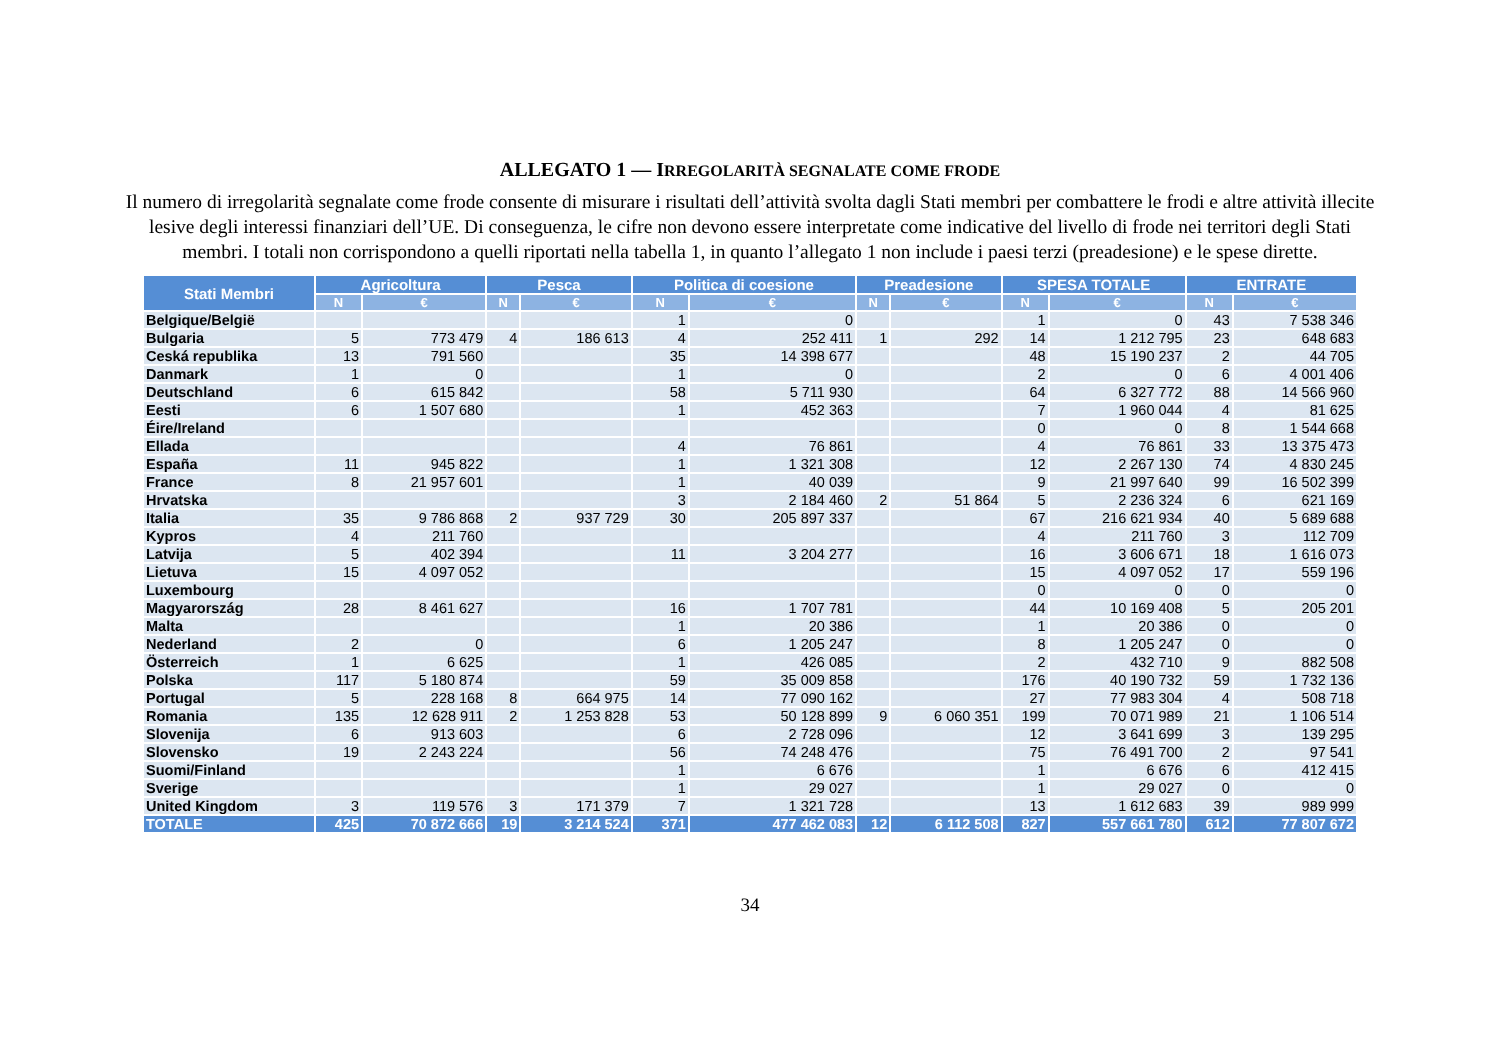ALLEGATO 1 — IRREGOLARITÀ SEGNALATE COME FRODE
Il numero di irregolarità segnalate come frode consente di misurare i risultati dell’attività svolta dagli Stati membri per combattere le frodi e altre attività illecite lesive degli interessi finanziari dell’UE. Di conseguenza, le cifre non devono essere interpretate come indicative del livello di frode nei territori degli Stati membri. I totali non corrispondono a quelli riportati nella tabella 1, in quanto l’allegato 1 non include i paesi terzi (preadesione) e le spese dirette.
| Stati Membri | Agricoltura | | Pesca | | Politica di coesione | | Preadesione | | SPESA TOTALE | | ENTRATE | |
| --- | --- | --- | --- | --- | --- | --- | --- | --- | --- | --- | --- | --- |
| | N | € | N | € | N | € | N | € | N | € | N | € |
| Belgique/België | | | | | 1 | 0 | | | 1 | 0 | 43 | 7 538 346 |
| Bulgaria | 5 | 773 479 | 4 | 186 613 | 4 | 252 411 | 1 | 292 | 14 | 1 212 795 | 23 | 648 683 |
| Ceská republika | 13 | 791 560 | | | 35 | 14 398 677 | | | 48 | 15 190 237 | 2 | 44 705 |
| Danmark | 1 | 0 | | | 1 | 0 | | | 2 | 0 | 6 | 4 001 406 |
| Deutschland | 6 | 615 842 | | | 58 | 5 711 930 | | | 64 | 6 327 772 | 88 | 14 566 960 |
| Eesti | 6 | 1 507 680 | | | 1 | 452 363 | | | 7 | 1 960 044 | 4 | 81 625 |
| Éire/Ireland | | | | | | | | | 0 | 0 | 8 | 1 544 668 |
| Ellada | | | | | 4 | 76 861 | | | 4 | 76 861 | 33 | 13 375 473 |
| España | 11 | 945 822 | | | 1 | 1 321 308 | | | 12 | 2 267 130 | 74 | 4 830 245 |
| France | 8 | 21 957 601 | | | 1 | 40 039 | | | 9 | 21 997 640 | 99 | 16 502 399 |
| Hrvatska | | | | | 3 | 2 184 460 | 2 | 51 864 | 5 | 2 236 324 | 6 | 621 169 |
| Italia | 35 | 9 786 868 | 2 | 937 729 | 30 | 205 897 337 | | | 67 | 216 621 934 | 40 | 5 689 688 |
| Kypros | 4 | 211 760 | | | | | | | 4 | 211 760 | 3 | 112 709 |
| Latvija | 5 | 402 394 | | | 11 | 3 204 277 | | | 16 | 3 606 671 | 18 | 1 616 073 |
| Lietuva | 15 | 4 097 052 | | | | | | | 15 | 4 097 052 | 17 | 559 196 |
| Luxembourg | | | | | | | | | 0 | 0 | 0 | 0 |
| Magyarország | 28 | 8 461 627 | | | 16 | 1 707 781 | | | 44 | 10 169 408 | 5 | 205 201 |
| Malta | | | | | 1 | 20 386 | | | 1 | 20 386 | 0 | 0 |
| Nederland | 2 | 0 | | | 6 | 1 205 247 | | | 8 | 1 205 247 | 0 | 0 |
| Österreich | 1 | 6 625 | | | 1 | 426 085 | | | 2 | 432 710 | 9 | 882 508 |
| Polska | 117 | 5 180 874 | | | 59 | 35 009 858 | | | 176 | 40 190 732 | 59 | 1 732 136 |
| Portugal | 5 | 228 168 | 8 | 664 975 | 14 | 77 090 162 | | | 27 | 77 983 304 | 4 | 508 718 |
| Romania | 135 | 12 628 911 | 2 | 1 253 828 | 53 | 50 128 899 | 9 | 6 060 351 | 199 | 70 071 989 | 21 | 1 106 514 |
| Slovenija | 6 | 913 603 | | | 6 | 2 728 096 | | | 12 | 3 641 699 | 3 | 139 295 |
| Slovensko | 19 | 2 243 224 | | | 56 | 74 248 476 | | | 75 | 76 491 700 | 2 | 97 541 |
| Suomi/Finland | | | | | 1 | 6 676 | | | 1 | 6 676 | 6 | 412 415 |
| Sverige | | | | | 1 | 29 027 | | | 1 | 29 027 | 0 | 0 |
| United Kingdom | 3 | 119 576 | 3 | 171 379 | 7 | 1 321 728 | | | 13 | 1 612 683 | 39 | 989 999 |
| TOTALE | 425 | 70 872 666 | 19 | 3 214 524 | 371 | 477 462 083 | 12 | 6 112 508 | 827 | 557 661 780 | 612 | 77 807 672 |
34